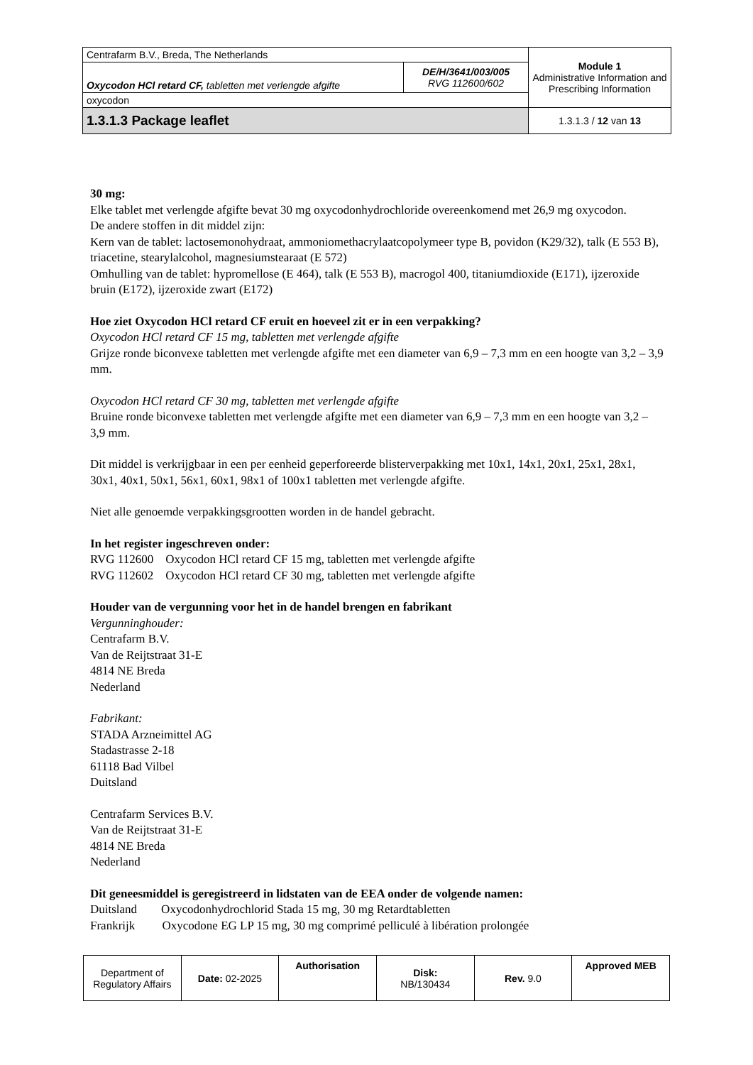| Centrafarm B.V., Breda, The Netherlands | | Module 1 Administrative Information and Prescribing Information |
| Oxycodon HCl retard CF, tabletten met verlengde afgifte | DE/H/3641/003/005 RVG 112600/602 | |
| oxycodon | | |
| 1.3.1.3 Package leaflet | | 1.3.1.3 / 12 van 13 |
30 mg:
Elke tablet met verlengde afgifte bevat 30 mg oxycodonhydrochloride overeenkomend met 26,9 mg oxycodon.
De andere stoffen in dit middel zijn:
Kern van de tablet: lactosemonohydraat, ammoniomethacrylaatcopolymeer type B, povidon (K29/32), talk (E 553 B), triacetine, stearylalcohol, magnesiumstearaat (E 572)
Omhulling van de tablet: hypromellose (E 464), talk (E 553 B), macrogol 400, titaniumdioxide (E171), ijzeroxide bruin (E172), ijzeroxide zwart (E172)
Hoe ziet Oxycodon HCl retard CF eruit en hoeveel zit er in een verpakking?
Oxycodon HCl retard CF 15 mg, tabletten met verlengde afgifte
Grijze ronde biconvexe tabletten met verlengde afgifte met een diameter van 6,9 – 7,3 mm en een hoogte van 3,2 – 3,9 mm.
Oxycodon HCl retard CF 30 mg, tabletten met verlengde afgifte
Bruine ronde biconvexe tabletten met verlengde afgifte met een diameter van 6,9 – 7,3 mm en een hoogte van 3,2 – 3,9 mm.
Dit middel is verkrijgbaar in een per eenheid geperforeerde blisterverpakking met 10x1, 14x1, 20x1, 25x1, 28x1, 30x1, 40x1, 50x1, 56x1, 60x1, 98x1 of 100x1 tabletten met verlengde afgifte.
Niet alle genoemde verpakkingsgrootten worden in de handel gebracht.
In het register ingeschreven onder:
RVG 112600 Oxycodon HCl retard CF 15 mg, tabletten met verlengde afgifte
RVG 112602 Oxycodon HCl retard CF 30 mg, tabletten met verlengde afgifte
Houder van de vergunning voor het in de handel brengen en fabrikant
Vergunninghouder:
Centrafarm B.V.
Van de Reijtstraat 31-E
4814 NE Breda
Nederland
Fabrikant:
STADA Arzneimittel AG
Stadastrasse 2-18
61118 Bad Vilbel
Duitsland
Centrafarm Services B.V.
Van de Reijtstraat 31-E
4814 NE Breda
Nederland
Dit geneesmiddel is geregistreerd in lidstaten van de EEA onder de volgende namen:
Duitsland Oxycodonhydrochlorid Stada 15 mg, 30 mg Retardtabletten
Frankrijk Oxycodone EG LP 15 mg, 30 mg comprimé pelliculé à libération prolongée
| Department of Regulatory Affairs | Date: 02-2025 | Authorisation | Disk: NB/130434 | Rev. 9.0 | Approved MEB |